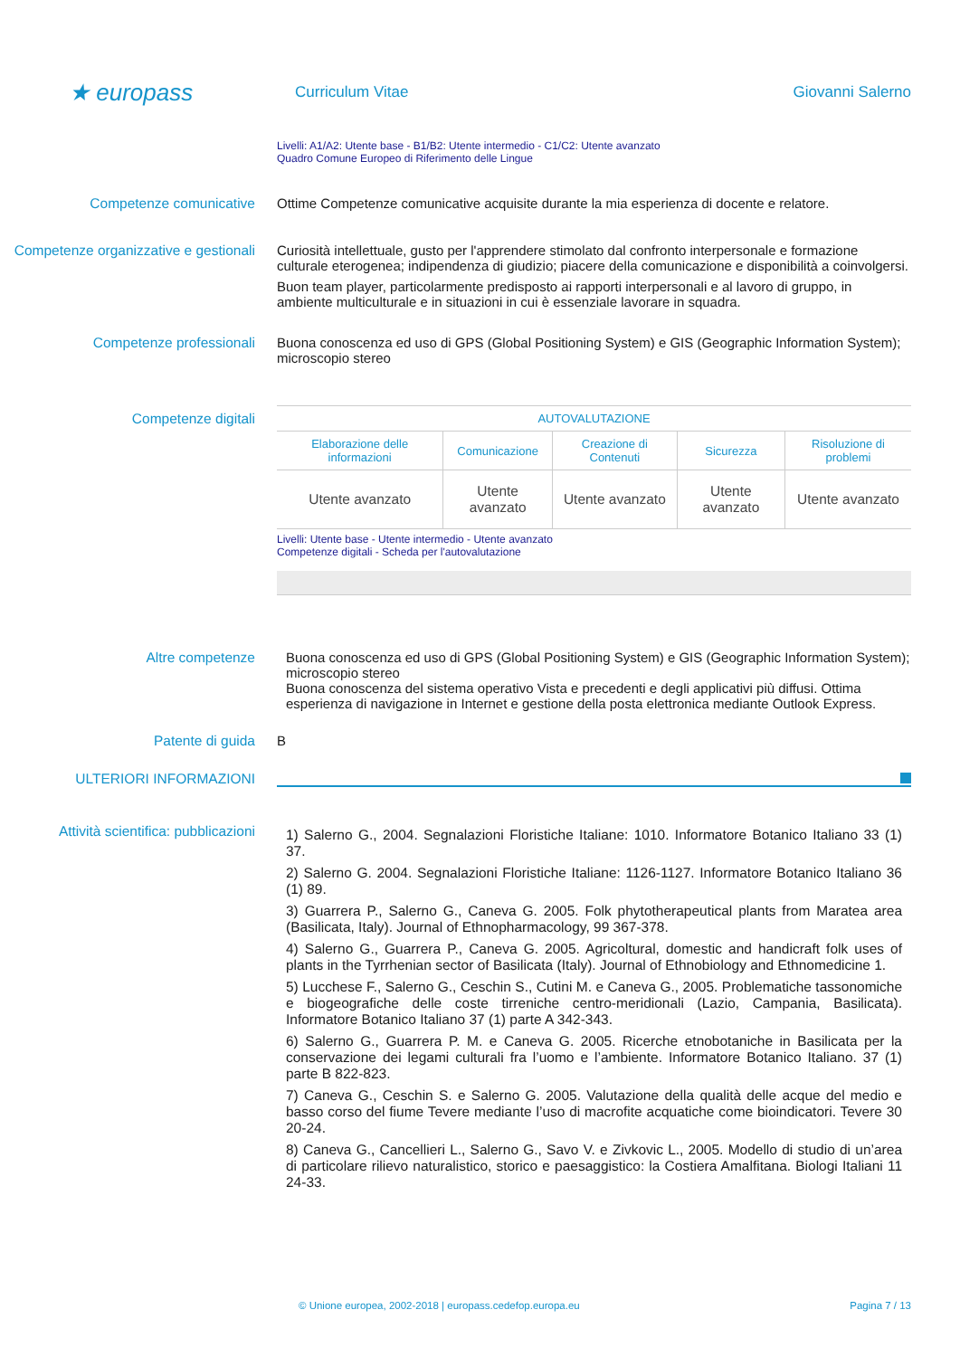★ europass
Curriculum Vitae Giovanni Salerno
Livelli: A1/A2: Utente base - B1/B2: Utente intermedio - C1/C2: Utente avanzato
Quadro Comune Europeo di Riferimento delle Lingue
Competenze comunicative Ottime Competenze comunicative acquisite durante la mia esperienza di docente e relatore.
Competenze organizzative e gestionali
Curiosità intellettuale, gusto per l'apprendere stimolato dal confronto interpersonale e formazione culturale eterogenea; indipendenza di giudizio; piacere della comunicazione e disponibilità a coinvolgersi.
Buon team player, particolarmente predisposto ai rapporti interpersonali e al lavoro di gruppo, in ambiente multiculturale e in situazioni in cui è essenziale lavorare in squadra.
Competenze professionali Buona conoscenza ed uso di GPS (Global Positioning System) e GIS (Geographic Information System); microscopio stereo
Competenze digitali
| AUTOVALUTAZIONE | | | | |
| --- | --- | --- | --- | --- |
| Elaborazione delle informazioni | Comunicazione | Creazione di Contenuti | Sicurezza | Risoluzione di problemi |
| Utente avanzato | Utente avanzato | Utente avanzato | Utente avanzato | Utente avanzato |
Livelli: Utente base - Utente intermedio - Utente avanzato
Competenze digitali - Scheda per l'autovalutazione
Altre competenze Buona conoscenza ed uso di GPS (Global Positioning System) e GIS (Geographic Information System); microscopio stereo
Buona conoscenza del sistema operativo Vista e precedenti e degli applicativi più diffusi. Ottima esperienza di navigazione in Internet e gestione della posta elettronica mediante Outlook Express.
Patente di guida B
ULTERIORI INFORMAZIONI
Attività scientifica: pubblicazioni
1) Salerno G., 2004. Segnalazioni Floristiche Italiane: 1010. Informatore Botanico Italiano 33 (1) 37.
2) Salerno G. 2004. Segnalazioni Floristiche Italiane: 1126-1127. Informatore Botanico Italiano 36 (1) 89.
3) Guarrera P., Salerno G., Caneva G. 2005. Folk phytotherapeutical plants from Maratea area (Basilicata, Italy). Journal of Ethnopharmacology, 99 367-378.
4) Salerno G., Guarrera P., Caneva G. 2005. Agricoltural, domestic and handicraft folk uses of plants in the Tyrrhenian sector of Basilicata (Italy). Journal of Ethnobiology and Ethnomedicine 1.
5) Lucchese F., Salerno G., Ceschin S., Cutini M. e Caneva G., 2005. Problematiche tassonomiche e biogeografiche delle coste tirreniche centro-meridionali (Lazio, Campania, Basilicata). Informatore Botanico Italiano 37 (1) parte A 342-343.
6) Salerno G., Guarrera P. M. e Caneva G. 2005. Ricerche etnobotaniche in Basilicata per la conservazione dei legami culturali fra l’uomo e l’ambiente. Informatore Botanico Italiano. 37 (1) parte B 822-823.
7) Caneva G., Ceschin S. e Salerno G. 2005. Valutazione della qualità delle acque del medio e basso corso del fiume Tevere mediante l’uso di macrofite acquatiche come bioindicatori. Tevere 30 20-24.
8) Caneva G., Cancellieri L., Salerno G., Savo V. e Zivkovic L., 2005. Modello di studio di un’area di particolare rilievo naturalistico, storico e paesaggistico: la Costiera Amalfitana. Biologi Italiani 11 24-33.
© Unione europea, 2002-2018 | europass.cedefop.europa.eu Pagina 7 / 13